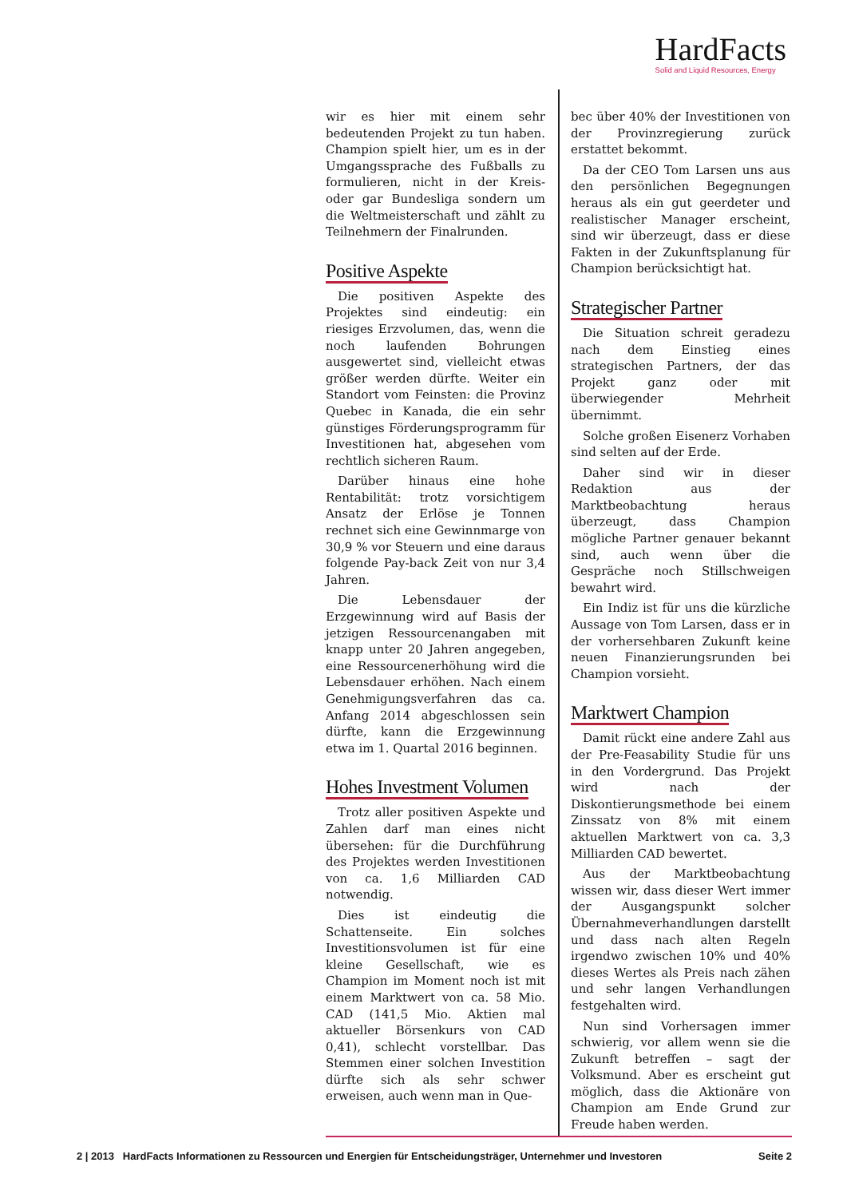HardFacts
Solid and Liquid Resources, Energy
wir es hier mit einem sehr bedeutenden Projekt zu tun haben. Champion spielt hier, um es in der Umgangssprache des Fußballs zu formulieren, nicht in der Kreis- oder gar Bundesliga sondern um die Weltmeisterschaft und zählt zu Teilnehmern der Finalrunden.
Positive Aspekte
Die positiven Aspekte des Projektes sind eindeutig: ein riesiges Erzvolumen, das, wenn die noch laufenden Bohrungen ausgewertet sind, vielleicht etwas größer werden dürfte. Weiter ein Standort vom Feinsten: die Provinz Quebec in Kanada, die ein sehr günstiges Förderungsprogramm für Investitionen hat, abgesehen vom rechtlich sicheren Raum.
Darüber hinaus eine hohe Rentabilität: trotz vorsichtigem Ansatz der Erlöse je Tonnen rechnet sich eine Gewinnmarge von 30,9 % vor Steuern und eine daraus folgende Pay-back Zeit von nur 3,4 Jahren.
Die Lebensdauer der Erzgewinnung wird auf Basis der jetzigen Ressourcenangaben mit knapp unter 20 Jahren angegeben, eine Ressourcenerhöhung wird die Lebensdauer erhöhen. Nach einem Genehmigungsverfahren das ca. Anfang 2014 abgeschlossen sein dürfte, kann die Erzgewinnung etwa im 1. Quartal 2016 beginnen.
Hohes Investment Volumen
Trotz aller positiven Aspekte und Zahlen darf man eines nicht übersehen: für die Durchführung des Projektes werden Investitionen von ca. 1,6 Milliarden CAD notwendig.
Dies ist eindeutig die Schattenseite. Ein solches Investitionsvolumen ist für eine kleine Gesellschaft, wie es Champion im Moment noch ist mit einem Marktwert von ca. 58 Mio. CAD (141,5 Mio. Aktien mal aktueller Börsenkurs von CAD 0,41), schlecht vorstellbar. Das Stemmen einer solchen Investition dürfte sich als sehr schwer erweisen, auch wenn man in Que-
bec über 40% der Investitionen von der Provinzregierung zurück erstattet bekommt.
Da der CEO Tom Larsen uns aus den persönlichen Begegnungen heraus als ein gut geerdeter und realistischer Manager erscheint, sind wir überzeugt, dass er diese Fakten in der Zukunftsplanung für Champion berücksichtigt hat.
Strategischer Partner
Die Situation schreit geradezu nach dem Einstieg eines strategischen Partners, der das Projekt ganz oder mit überwiegender Mehrheit übernimmt.
Solche großen Eisenerz Vorhaben sind selten auf der Erde.
Daher sind wir in dieser Redaktion aus der Marktbeobachtung heraus überzeugt, dass Champion mögliche Partner genauer bekannt sind, auch wenn über die Gespräche noch Stillschweigen bewahrt wird.
Ein Indiz ist für uns die kürzliche Aussage von Tom Larsen, dass er in der vorhersehbaren Zukunft keine neuen Finanzierungsrunden bei Champion vorsieht.
Marktwert Champion
Damit rückt eine andere Zahl aus der Pre-Feasability Studie für uns in den Vordergrund. Das Projekt wird nach der Diskontierungsmethode bei einem Zinssatz von 8% mit einem aktuellen Marktwert von ca. 3,3 Milliarden CAD bewertet.
Aus der Marktbeobachtung wissen wir, dass dieser Wert immer der Ausgangspunkt solcher Übernahmeverhandlungen darstellt und dass nach alten Regeln irgendwo zwischen 10% und 40% dieses Wertes als Preis nach zähen und sehr langen Verhandlungen festgehalten wird.
Nun sind Vorhersagen immer schwierig, vor allem wenn sie die Zukunft betreffen – sagt der Volksmund. Aber es erscheint gut möglich, dass die Aktionäre von Champion am Ende Grund zur Freude haben werden.
2 | 2013 HardFacts Informationen zu Ressourcen und Energien für Entscheidungsträger, Unternehmer und Investoren Seite 2